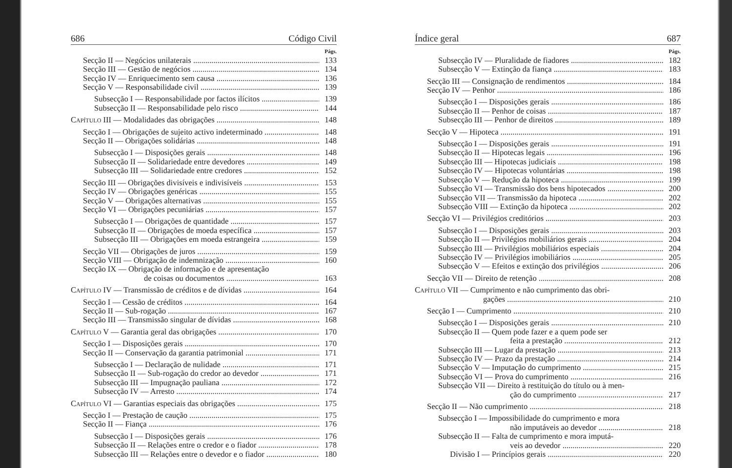686 Código Civil
Págs.
Secção II — Negócios unilaterais 133
Secção III — Gestão de negócios 134
Secção IV — Enriquecimento sem causa 136
Secção V — Responsabilidade civil 139
Subsecção I — Responsabilidade por factos ilícitos 139
Subsecção II — Responsabilidade pelo risco 144
Capítulo III — Modalidades das obrigações 148
Secção I — Obrigações de sujeito activo indeterminado 148
Secção II — Obrigações solidárias 148
Subsecção I — Disposições gerais 148
Subsecção II — Solidariedade entre devedores 149
Subsecção III — Solidariedade entre credores 152
Secção III — Obrigações divisíveis e indivisíveis 153
Secção IV — Obrigações genéricas 155
Secção V — Obrigações alternativas 155
Secção VI — Obrigações pecuniárias 157
Subsecção I — Obrigações de quantidade 157
Subsecção II — Obrigações de moeda específica 157
Subsecção III — Obrigações em moeda estrangeira 159
Secção VII — Obrigações de juros 159
Secção VIII — Obrigação de indemnização 160
Secção IX — Obrigação de informação e de apresentação
de coisas ou documentos 163
Capítulo IV — Transmissão de créditos e de dívidas 164
Secção I — Cessão de créditos 164
Secção II — Sub-rogação 167
Secção III — Transmissão singular de dívidas 168
Capítulo V — Garantia geral das obrigações 170
Secção I — Disposições gerais 170
Secção II — Conservação da garantia patrimonial 171
Subsecção I — Declaração de nulidade 171
Subsecção II — Sub-rogação do credor ao devedor 171
Subsecção III — Impugnação pauliana 172
Subsecção IV — Arresto 174
Capítulo VI — Garantias especiais das obrigações 175
Secção I — Prestação de caução 175
Secção II — Fiança 176
Subsecção I — Disposições gerais 176
Subsecção II — Relações entre o credor e o fiador 178
Subsecção III — Relações entre o devedor e o fiador 180
Índice geral 687
Págs.
Subsecção IV — Pluralidade de fiadores 182
Subsecção V — Extinção da fiança 183
Secção III — Consignação de rendimentos 184
Secção IV — Penhor 186
Subsecção I — Disposições gerais 186
Subsecção II — Penhor de coisas 187
Subsecção III — Penhor de direitos 189
Secção V — Hipoteca 191
Subsecção I — Disposições gerais 191
Subsecção II — Hipotecas legais 196
Subsecção III — Hipotecas judiciais 198
Subsecção IV — Hipotecas voluntárias 198
Subsecção V — Redução da hipoteca 199
Subsecção VI — Transmissão dos bens hipotecados 200
Subsecção VII — Transmissão da hipoteca 202
Subsecção VIII — Extinção da hipoteca 202
Secção VI — Privilégios creditórios 203
Subsecção I — Disposições gerais 203
Subsecção II — Privilégios mobiliários gerais 204
Subsecção III — Privilégios mobiliários especiais 204
Subsecção IV — Privilégios imobiliários 205
Subsecção V — Efeitos e extinção dos privilégios 206
Secção VII — Direito de retenção 208
Capítulo VII — Cumprimento e não cumprimento das obri-
gações 210
Secção I — Cumprimento 210
Subsecção I — Disposições gerais 210
Subsecção II — Quem pode fazer e a quem pode ser
feita a prestação 212
Subsecção III — Lugar da prestação 213
Subsecção IV — Prazo da prestação 214
Subsecção V — Imputação do cumprimento 215
Subsecção VI — Prova do cumprimento 216
Subsecção VII — Direito à restituição do título ou à men-
ção do cumprimento 217
Secção II — Não cumprimento 218
Subsecção I — Impossibilidade do cumprimento e mora
não imputáveis ao devedor 218
Subsecção II — Falta de cumprimento e mora imputá-
veis ao devedor 220
Divisão I — Princípios gerais 220